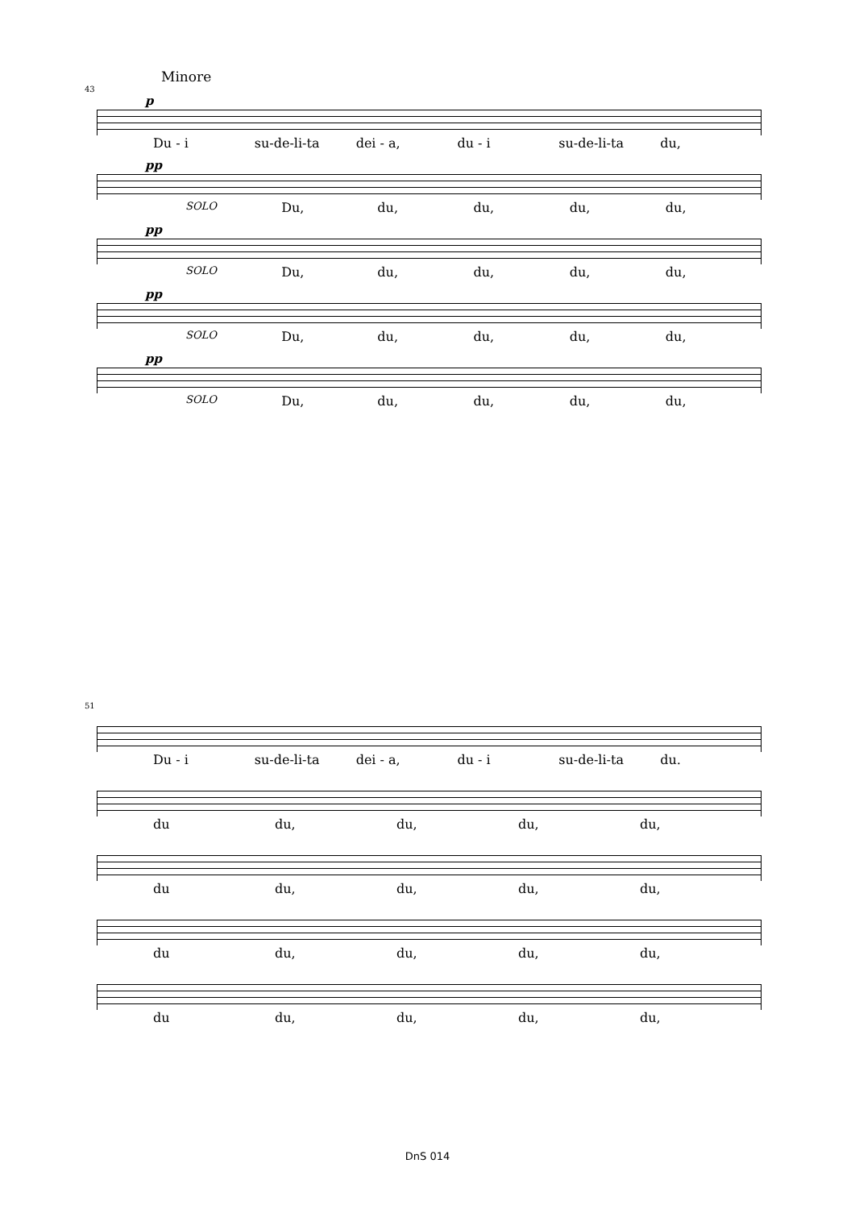Minore
43
p
Du - i su-de-li-ta dei - a, du - i su-de-li-ta du,
pp
SOLO Du, du, du, du, du,
pp
SOLO Du, du, du, du, du,
pp
SOLO Du, du, du, du, du,
pp
SOLO Du, du, du, du, du,
51
Du - i su-de-li-ta dei - a, du - i su-de-li-ta du.
du du, du, du, du,
du du, du, du, du,
du du, du, du, du,
du du, du, du, du,
DnS 014